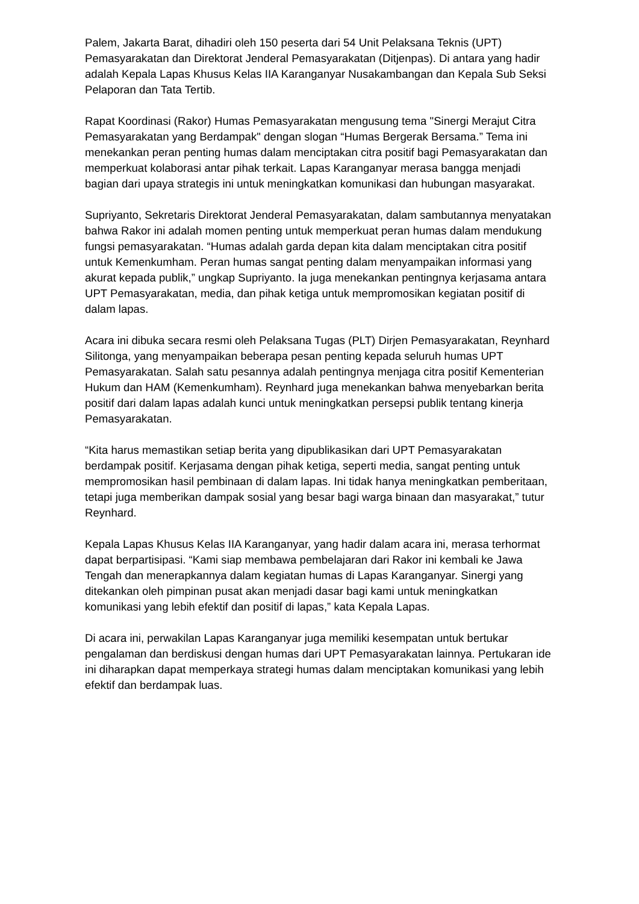Palem, Jakarta Barat, dihadiri oleh 150 peserta dari 54 Unit Pelaksana Teknis (UPT) Pemasyarakatan dan Direktorat Jenderal Pemasyarakatan (Ditjenpas). Di antara yang hadir adalah Kepala Lapas Khusus Kelas IIA Karanganyar Nusakambangan dan Kepala Sub Seksi Pelaporan dan Tata Tertib.
Rapat Koordinasi (Rakor) Humas Pemasyarakatan mengusung tema "Sinergi Merajut Citra Pemasyarakatan yang Berdampak" dengan slogan “Humas Bergerak Bersama.” Tema ini menekankan peran penting humas dalam menciptakan citra positif bagi Pemasyarakatan dan memperkuat kolaborasi antar pihak terkait. Lapas Karanganyar merasa bangga menjadi bagian dari upaya strategis ini untuk meningkatkan komunikasi dan hubungan masyarakat.
Supriyanto, Sekretaris Direktorat Jenderal Pemasyarakatan, dalam sambutannya menyatakan bahwa Rakor ini adalah momen penting untuk memperkuat peran humas dalam mendukung fungsi pemasyarakatan. “Humas adalah garda depan kita dalam menciptakan citra positif untuk Kemenkumham. Peran humas sangat penting dalam menyampaikan informasi yang akurat kepada publik,” ungkap Supriyanto. Ia juga menekankan pentingnya kerjasama antara UPT Pemasyarakatan, media, dan pihak ketiga untuk mempromosikan kegiatan positif di dalam lapas.
Acara ini dibuka secara resmi oleh Pelaksana Tugas (PLT) Dirjen Pemasyarakatan, Reynhard Silitonga, yang menyampaikan beberapa pesan penting kepada seluruh humas UPT Pemasyarakatan. Salah satu pesannya adalah pentingnya menjaga citra positif Kementerian Hukum dan HAM (Kemenkumham). Reynhard juga menekankan bahwa menyebarkan berita positif dari dalam lapas adalah kunci untuk meningkatkan persepsi publik tentang kinerja Pemasyarakatan.
“Kita harus memastikan setiap berita yang dipublikasikan dari UPT Pemasyarakatan berdampak positif. Kerjasama dengan pihak ketiga, seperti media, sangat penting untuk mempromosikan hasil pembinaan di dalam lapas. Ini tidak hanya meningkatkan pemberitaan, tetapi juga memberikan dampak sosial yang besar bagi warga binaan dan masyarakat,” tutur Reynhard.
Kepala Lapas Khusus Kelas IIA Karanganyar, yang hadir dalam acara ini, merasa terhormat dapat berpartisipasi. “Kami siap membawa pembelajaran dari Rakor ini kembali ke Jawa Tengah dan menerapkannya dalam kegiatan humas di Lapas Karanganyar. Sinergi yang ditekankan oleh pimpinan pusat akan menjadi dasar bagi kami untuk meningkatkan komunikasi yang lebih efektif dan positif di lapas,” kata Kepala Lapas.
Di acara ini, perwakilan Lapas Karanganyar juga memiliki kesempatan untuk bertukar pengalaman dan berdiskusi dengan humas dari UPT Pemasyarakatan lainnya. Pertukaran ide ini diharapkan dapat memperkaya strategi humas dalam menciptakan komunikasi yang lebih efektif dan berdampak luas.